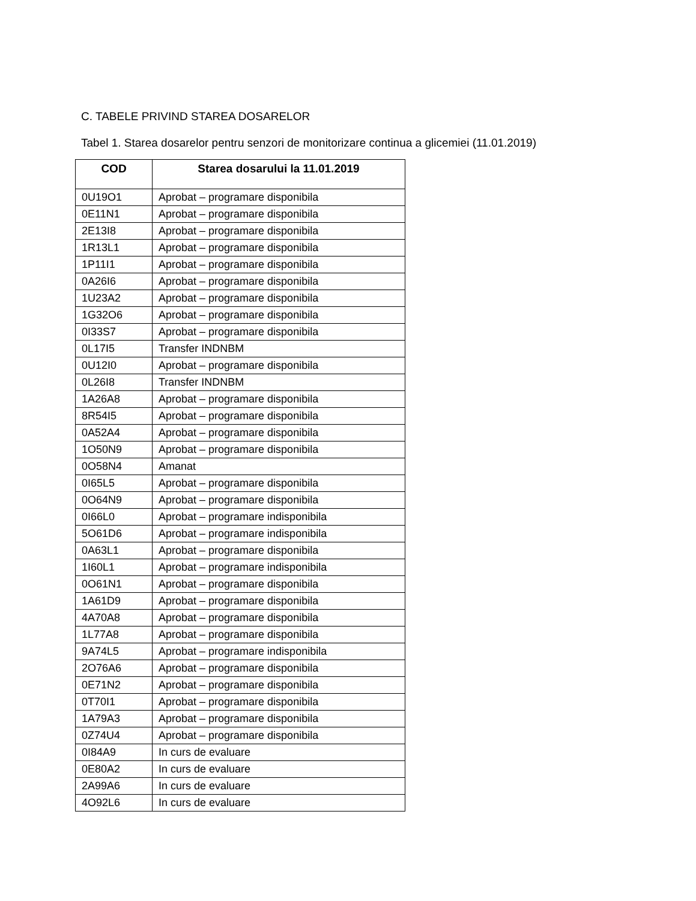C. TABELE PRIVIND STAREA DOSARELOR
Tabel 1. Starea dosarelor pentru senzori de monitorizare continua a glicemiei (11.01.2019)
| COD | Starea dosarului la 11.01.2019 |
| --- | --- |
| 0U19O1 | Aprobat – programare disponibila |
| 0E11N1 | Aprobat – programare disponibila |
| 2E13I8 | Aprobat – programare disponibila |
| 1R13L1 | Aprobat – programare disponibila |
| 1P11I1 | Aprobat – programare disponibila |
| 0A26I6 | Aprobat – programare disponibila |
| 1U23A2 | Aprobat – programare disponibila |
| 1G32O6 | Aprobat – programare disponibila |
| 0I33S7 | Aprobat – programare disponibila |
| 0L17I5 | Transfer INDNBM |
| 0U12I0 | Aprobat – programare disponibila |
| 0L26I8 | Transfer INDNBM |
| 1A26A8 | Aprobat – programare disponibila |
| 8R54I5 | Aprobat – programare disponibila |
| 0A52A4 | Aprobat – programare disponibila |
| 1O50N9 | Aprobat – programare disponibila |
| 0O58N4 | Amanat |
| 0I65L5 | Aprobat – programare disponibila |
| 0O64N9 | Aprobat – programare disponibila |
| 0I66L0 | Aprobat – programare indisponibila |
| 5O61D6 | Aprobat – programare indisponibila |
| 0A63L1 | Aprobat – programare disponibila |
| 1I60L1 | Aprobat – programare indisponibila |
| 0O61N1 | Aprobat – programare disponibila |
| 1A61D9 | Aprobat – programare disponibila |
| 4A70A8 | Aprobat – programare disponibila |
| 1L77A8 | Aprobat – programare disponibila |
| 9A74L5 | Aprobat – programare indisponibila |
| 2O76A6 | Aprobat – programare disponibila |
| 0E71N2 | Aprobat – programare disponibila |
| 0T70I1 | Aprobat – programare disponibila |
| 1A79A3 | Aprobat – programare disponibila |
| 0Z74U4 | Aprobat – programare disponibila |
| 0I84A9 | In curs de evaluare |
| 0E80A2 | In curs de evaluare |
| 2A99A6 | In curs de evaluare |
| 4O92L6 | In curs de evaluare |